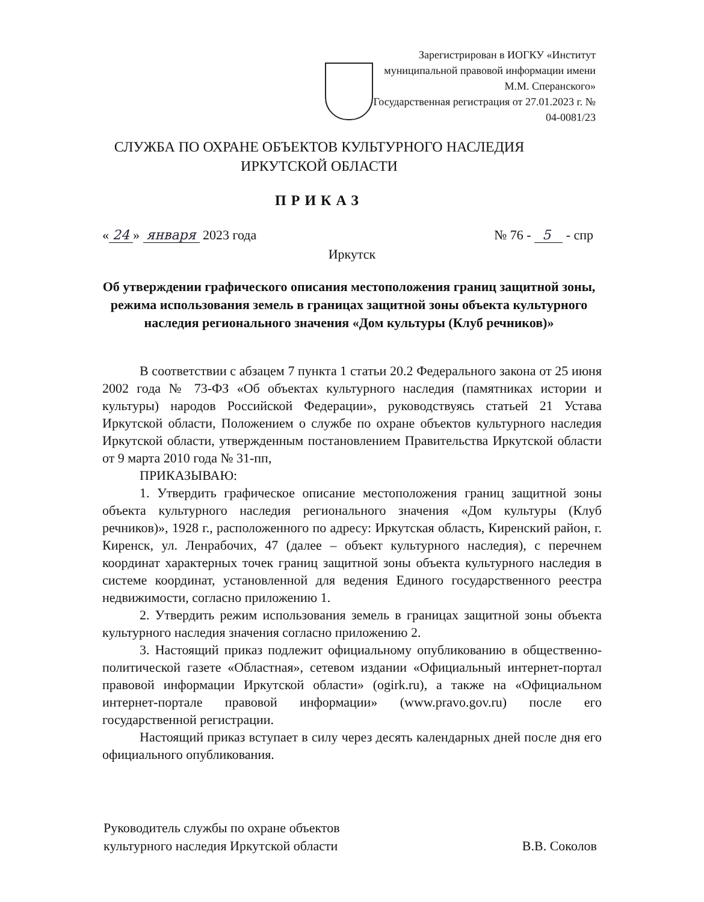Зарегистрирован в ИОГКУ «Институт муниципальной правовой информации имени М.М. Сперанского»
Государственная регистрация от 27.01.2023 г. № 04-0081/23
СЛУЖБА ПО ОХРАНЕ ОБЪЕКТОВ КУЛЬТУРНОГО НАСЛЕДИЯ
ИРКУТСКОЙ ОБЛАСТИ
ПРИКАЗ
« 24 » января 2023 года № 76 - 5 - спр
Иркутск
Об утверждении графического описания местоположения границ защитной зоны, режима использования земель в границах защитной зоны объекта культурного наследия регионального значения «Дом культуры (Клуб речников)»
В соответствии с абзацем 7 пункта 1 статьи 20.2 Федерального закона от 25 июня 2002 года № 73-ФЗ «Об объектах культурного наследия (памятниках истории и культуры) народов Российской Федерации», руководствуясь статьей 21 Устава Иркутской области, Положением о службе по охране объектов культурного наследия Иркутской области, утвержденным постановлением Правительства Иркутской области от 9 марта 2010 года № 31-пп,
ПРИКАЗЫВАЮ:
1. Утвердить графическое описание местоположения границ защитной зоны объекта культурного наследия регионального значения «Дом культуры (Клуб речников)», 1928 г., расположенного по адресу: Иркутская область, Киренский район, г. Киренск, ул. Ленрабочих, 47 (далее – объект культурного наследия), с перечнем координат характерных точек границ защитной зоны объекта культурного наследия в системе координат, установленной для ведения Единого государственного реестра недвижимости, согласно приложению 1.
2. Утвердить режим использования земель в границах защитной зоны объекта культурного наследия значения согласно приложению 2.
3. Настоящий приказ подлежит официальному опубликованию в общественно-политической газете «Областная», сетевом издании «Официальный интернет-портал правовой информации Иркутской области» (ogirk.ru), а также на «Официальном интернет-портале правовой информации» (www.pravo.gov.ru) после его государственной регистрации.
Настоящий приказ вступает в силу через десять календарных дней после дня его официального опубликования.
Руководитель службы по охране объектов
культурного наследия Иркутской области
В.В. Соколов